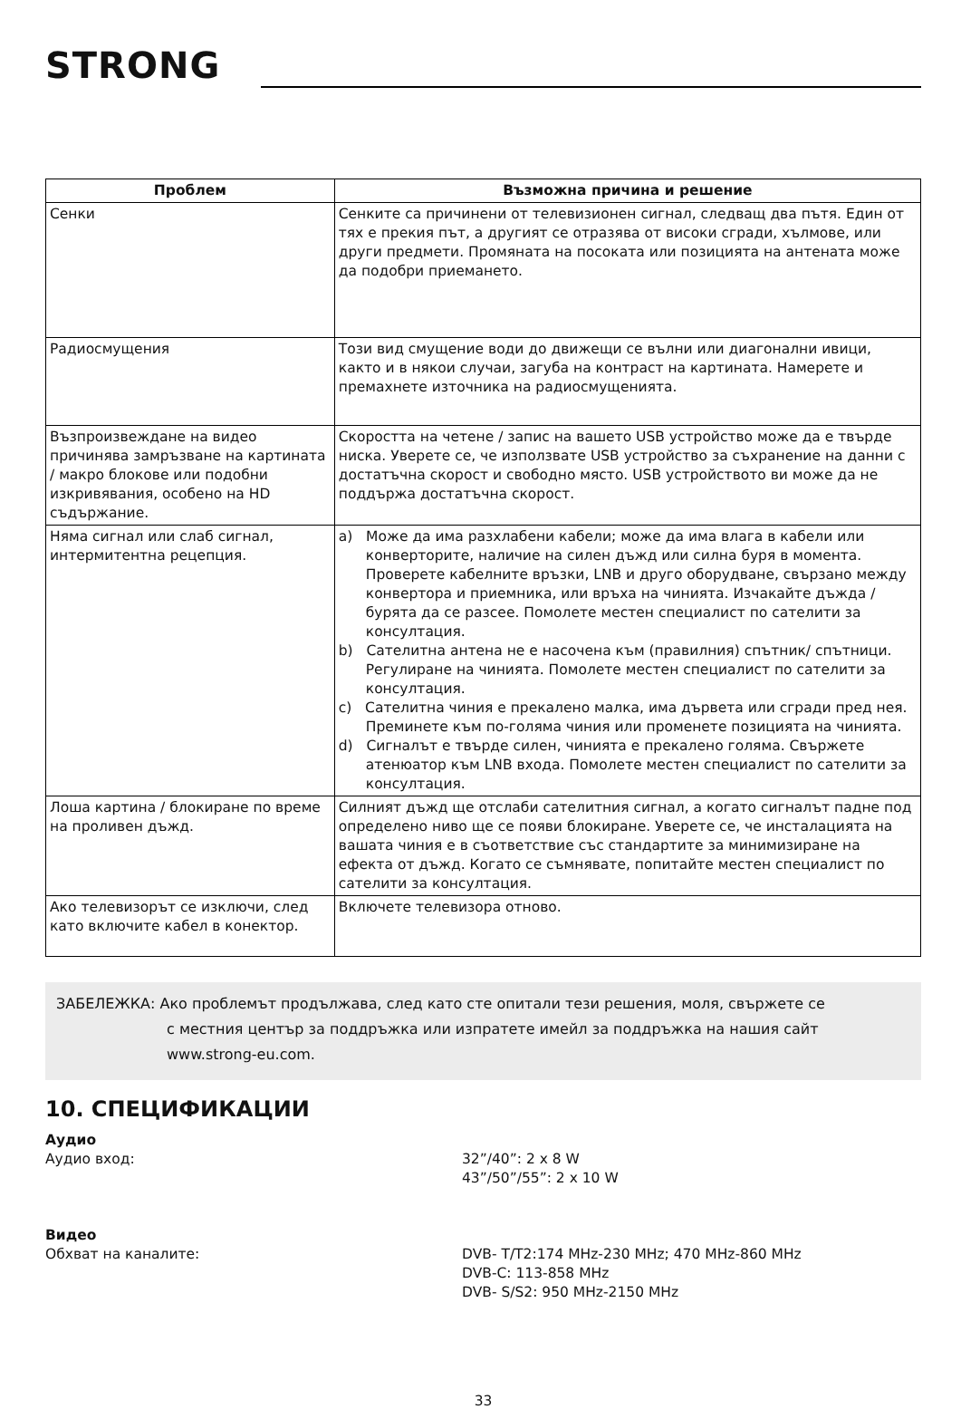STRONG
| Проблем | Възможна причина и решение |
| --- | --- |
| Сенки | Сенките са причинени от телевизионен сигнал, следващ два пътя. Един от тях е прекия път, а другият се отразява от високи сгради, хълмове, или други предмети. Промяната на посоката или позицията на антената може да подобри приемането. |
| Радиосмущения | Този вид смущение води до движещи се вълни или диагонални ивици, както и в някои случаи, загуба на контраст на картината. Намерете и премахнете източника на радиосмущенията. |
| Възпроизвеждане на видео причинява замръзване на картината / макро блокове или подобни изкривявания, особено на HD съдържание. | Скоростта на четене / запис на вашето USB устройство може да е твърде ниска. Уверете се, че използвате USB устройство за съхранение на данни с достатъчна скорост и свободно място. USB устройството ви може да не поддържа достатъчна скорост. |
| Няма сигнал или слаб сигнал, интермитентна рецепция. | a) Може да има разхлабени кабели; може да има влага в кабели или конверторите, наличие на силен дъжд или силна буря в момента. Проверете кабелните връзки, LNB и друго оборудване, свързано между конвертора и приемника, или връха на чинията. Изчакайте дъжда / бурята да се разсее. Помолете местен специалист по сателити за консултация. b) Сателитна антена не е насочена към (правилния) спътник/ спътници. Регулиране на чинията. Помолете местен специалист по сателити за консултация. c) Сателитна чиния е прекалено малка, има дървета или сгради пред нея. Преминете към по-голяма чиния или променете позицията на чинията. d) Сигналът е твърде силен, чинията е прекалено голяма. Свържете атенюатор към LNB входа. Помолете местен специалист по сателити за консултация. |
| Лоша картина / блокиране по време на проливен дъжд. | Силният дъжд ще отслаби сателитния сигнал, а когато сигналът падне под определено ниво ще се появи блокиране. Уверете се, че инсталацията на вашата чиния е в съответствие със стандартите за минимизиране на ефекта от дъжд. Когато се съмнявате, попитайте местен специалист по сателити за консултация. |
| Ако телевизорът се изключи, след като включите кабел в конектор. | Включете телевизора отново. |
ЗАБЕЛЕЖКА: Ако проблемът продължава, след като сте опитали тези решения, моля, свържете се
с местния център за поддръжка или изпратете имейл за поддръжка на нашия сайт
www.strong-eu.com.
10. СПЕЦИФИКАЦИИ
Аудио
Аудио вход: 32”/40”: 2 x 8 W
43”/50”/55”: 2 x 10 W
Видео
Обхват на каналите: DVB- T/T2:174 MHz-230 MHz; 470 MHz-860 MHz
DVB-C: 113-858 MHz
DVB- S/S2: 950 MHz-2150 MHz
33